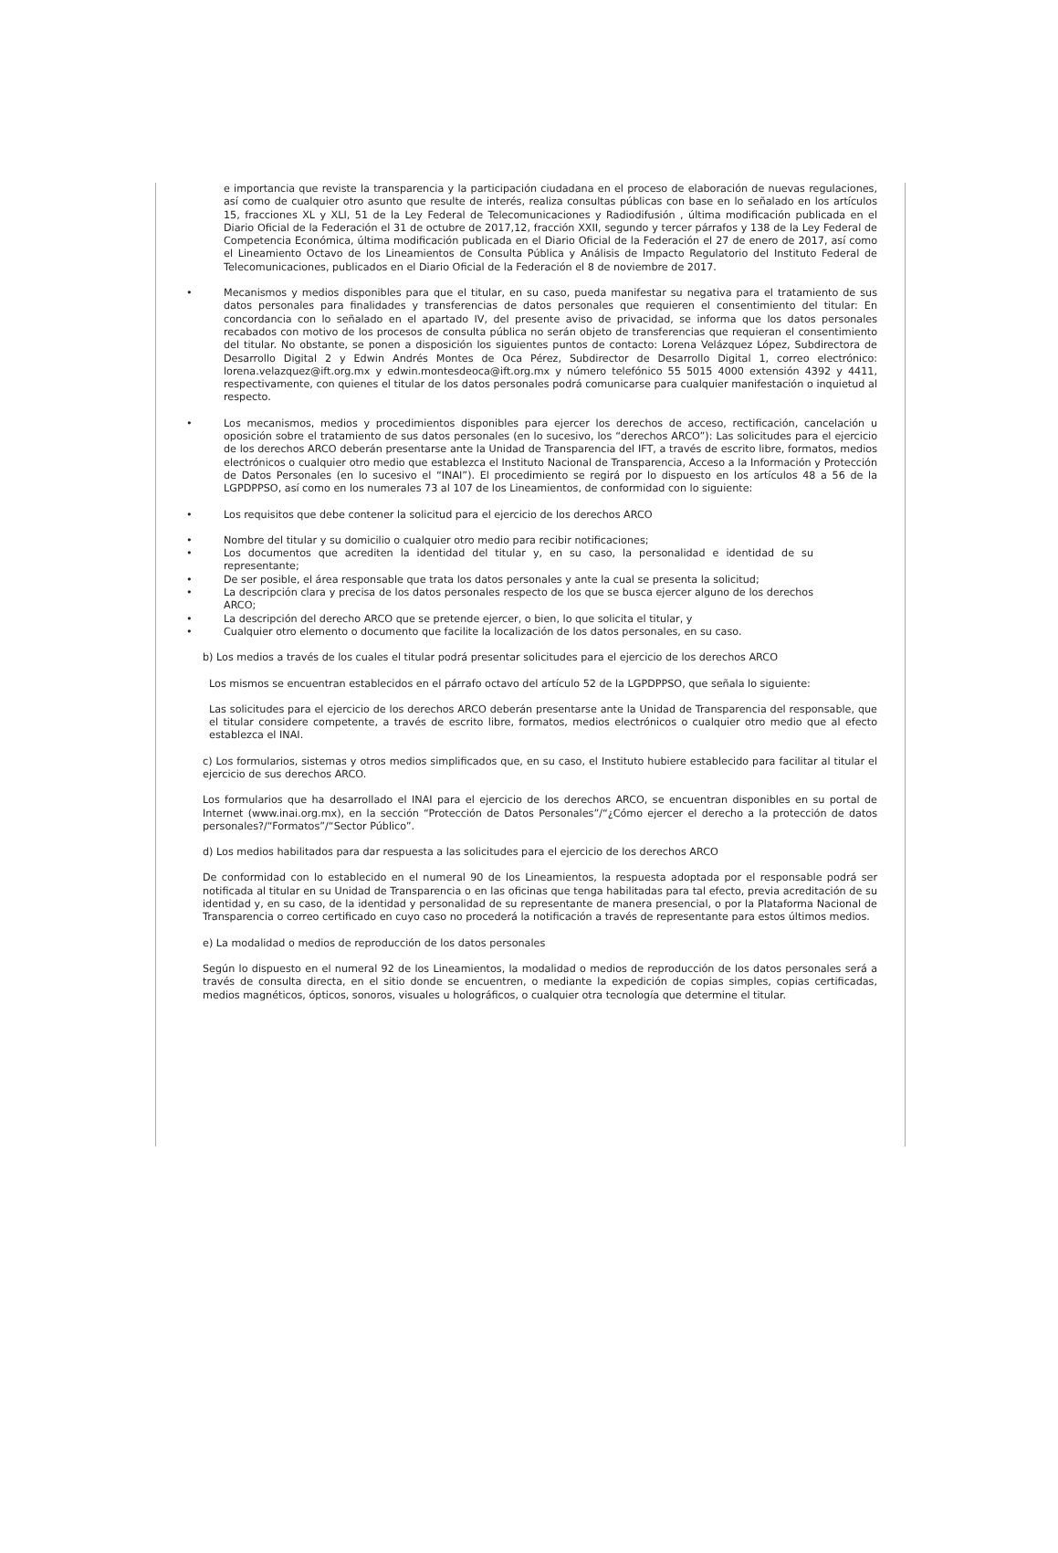e importancia que reviste la transparencia y la participación ciudadana en el proceso de elaboración de nuevas regulaciones, así como de cualquier otro asunto que resulte de interés, realiza consultas públicas con base en lo señalado en los artículos 15, fracciones XL y XLI, 51 de la Ley Federal de Telecomunicaciones y Radiodifusión , última modificación publicada en el Diario Oficial de la Federación el 31 de octubre de 2017,12, fracción XXII, segundo y tercer párrafos y 138 de la Ley Federal de Competencia Económica, última modificación publicada en el Diario Oficial de la Federación el 27 de enero de 2017, así como el Lineamiento Octavo de los Lineamientos de Consulta Pública y Análisis de Impacto Regulatorio del Instituto Federal de Telecomunicaciones, publicados en el Diario Oficial de la Federación el 8 de noviembre de 2017.
• Mecanismos y medios disponibles para que el titular, en su caso, pueda manifestar su negativa para el tratamiento de sus datos personales para finalidades y transferencias de datos personales que requieren el consentimiento del titular: En concordancia con lo señalado en el apartado IV, del presente aviso de privacidad, se informa que los datos personales recabados con motivo de los procesos de consulta pública no serán objeto de transferencias que requieran el consentimiento del titular. No obstante, se ponen a disposición los siguientes puntos de contacto: Lorena Velázquez López, Subdirectora de Desarrollo Digital 2 y Edwin Andrés Montes de Oca Pérez, Subdirector de Desarrollo Digital 1, correo electrónico: lorena.velazquez@ift.org.mx y edwin.montesdeoca@ift.org.mx y número telefónico 55 5015 4000 extensión 4392 y 4411, respectivamente, con quienes el titular de los datos personales podrá comunicarse para cualquier manifestación o inquietud al respecto.
• Los mecanismos, medios y procedimientos disponibles para ejercer los derechos de acceso, rectificación, cancelación u oposición sobre el tratamiento de sus datos personales (en lo sucesivo, los “derechos ARCO”): Las solicitudes para el ejercicio de los derechos ARCO deberán presentarse ante la Unidad de Transparencia del IFT, a través de escrito libre, formatos, medios electrónicos o cualquier otro medio que establezca el Instituto Nacional de Transparencia, Acceso a la Información y Protección de Datos Personales (en lo sucesivo el “INAI”). El procedimiento se regirá por lo dispuesto en los artículos 48 a 56 de la LGPDPPSO, así como en los numerales 73 al 107 de los Lineamientos, de conformidad con lo siguiente:
• Los requisitos que debe contener la solicitud para el ejercicio de los derechos ARCO
• Nombre del titular y su domicilio o cualquier otro medio para recibir notificaciones;
• Los documentos que acrediten la identidad del titular y, en su caso, la personalidad e identidad de su representante;
• De ser posible, el área responsable que trata los datos personales y ante la cual se presenta la solicitud;
• La descripción clara y precisa de los datos personales respecto de los que se busca ejercer alguno de los derechos ARCO;
• La descripción del derecho ARCO que se pretende ejercer, o bien, lo que solicita el titular, y
• Cualquier otro elemento o documento que facilite la localización de los datos personales, en su caso.
b) Los medios a través de los cuales el titular podrá presentar solicitudes para el ejercicio de los derechos ARCO
Los mismos se encuentran establecidos en el párrafo octavo del artículo 52 de la LGPDPPSO, que señala lo siguiente:
Las solicitudes para el ejercicio de los derechos ARCO deberán presentarse ante la Unidad de Transparencia del responsable, que el titular considere competente, a través de escrito libre, formatos, medios electrónicos o cualquier otro medio que al efecto establezca el INAI.
c) Los formularios, sistemas y otros medios simplificados que, en su caso, el Instituto hubiere establecido para facilitar al titular el ejercicio de sus derechos ARCO.
Los formularios que ha desarrollado el INAI para el ejercicio de los derechos ARCO, se encuentran disponibles en su portal de Internet (www.inai.org.mx), en la sección “Protección de Datos Personales”/“¿Cómo ejercer el derecho a la protección de datos personales?/“Formatos”/“Sector Público”.
d) Los medios habilitados para dar respuesta a las solicitudes para el ejercicio de los derechos ARCO
De conformidad con lo establecido en el numeral 90 de los Lineamientos, la respuesta adoptada por el responsable podrá ser notificada al titular en su Unidad de Transparencia o en las oficinas que tenga habilitadas para tal efecto, previa acreditación de su identidad y, en su caso, de la identidad y personalidad de su representante de manera presencial, o por la Plataforma Nacional de Transparencia o correo certificado en cuyo caso no procederá la notificación a través de representante para estos últimos medios.
e) La modalidad o medios de reproducción de los datos personales
Según lo dispuesto en el numeral 92 de los Lineamientos, la modalidad o medios de reproducción de los datos personales será a través de consulta directa, en el sitio donde se encuentren, o mediante la expedición de copias simples, copias certificadas, medios magnéticos, ópticos, sonoros, visuales u holográficos, o cualquier otra tecnología que determine el titular.